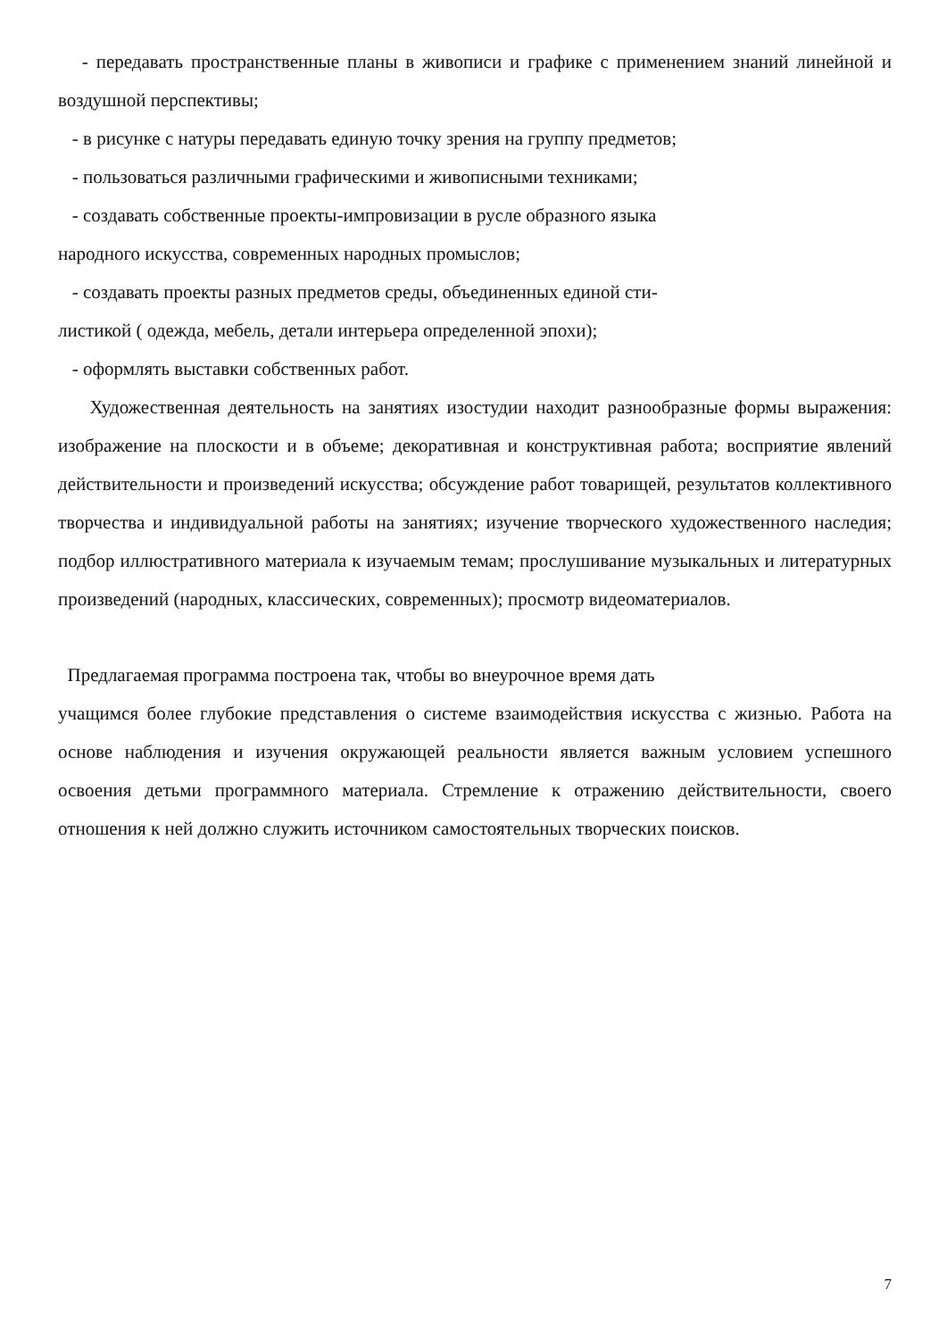- передавать пространственные планы в живописи и графике с применением знаний линейной и воздушной перспективы;
- в рисунке с натуры передавать единую точку зрения на группу предметов;
- пользоваться различными графическими и живописными техниками;
- создавать собственные проекты-импровизации в русле образного языка
народного искусства, современных народных промыслов;
- создавать проекты разных предметов среды, объединенных единой сти-
листикой ( одежда, мебель, детали интерьера определенной эпохи);
- оформлять выставки собственных работ.
Художественная деятельность на занятиях изостудии находит разнообразные формы выражения: изображение на плоскости и в объеме; декоративная и конструктивная работа; восприятие явлений действительности и произведений искусства; обсуждение работ товарищей, результатов коллективного творчества и индивидуальной работы на занятиях; изучение творческого художественного наследия; подбор иллюстративного материала к изучаемым темам; прослушивание музыкальных и литературных произведений (народных, классических, современных); просмотр видеоматериалов.
Предлагаемая программа построена так, чтобы во внеурочное время дать
учащимся более глубокие представления о системе взаимодействия искусства с жизнью. Работа на основе наблюдения и изучения окружающей реальности является важным условием успешного освоения детьми программного материала. Стремление к отражению действительности, своего отношения к ней должно служить источником самостоятельных творческих поисков.
7